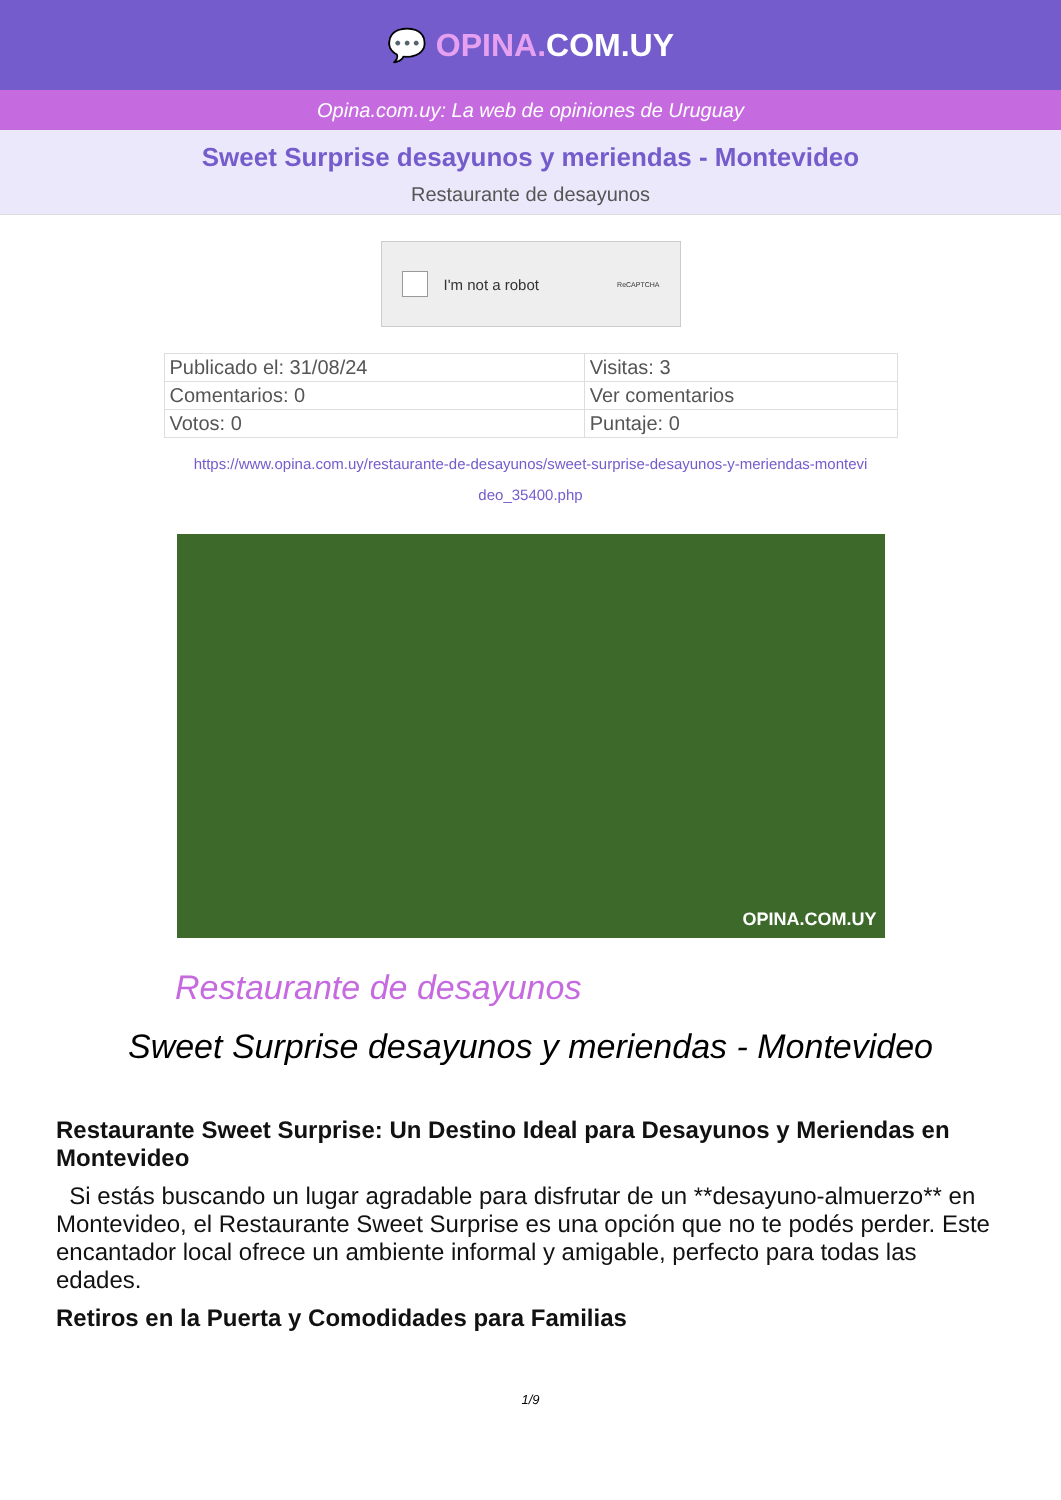💬 OPINA. COM.UY
Opina.com.uy: La web de opiniones de Uruguay
Sweet Surprise desayunos y meriendas - Montevideo
Restaurante de desayunos
I'm not a robot ReCAPTCHA
| Publicado el: 31/08/24 | Visitas: 3 |
| Comentarios: 0 | Ver comentarios |
| Votos: 0 | Puntaje: 0 |
https://www.opina.com.uy/restaurante-de-desayunos/sweet-surprise-desayunos-y-meriendas-montevi deo_35400.php
OPINA.COM.UY
Restaurante de desayunos
Sweet Surprise desayunos y meriendas - Montevideo
Restaurante Sweet Surprise: Un Destino Ideal para Desayunos y Meriendas en Montevideo
Si estás buscando un lugar agradable para disfrutar de un **desayuno-almuerzo** en Montevideo, el Restaurante Sweet Surprise es una opción que no te podés perder. Este encantador local ofrece un ambiente informal y amigable, perfecto para todas las edades.
Retiros en la Puerta y Comodidades para Familias
1/9